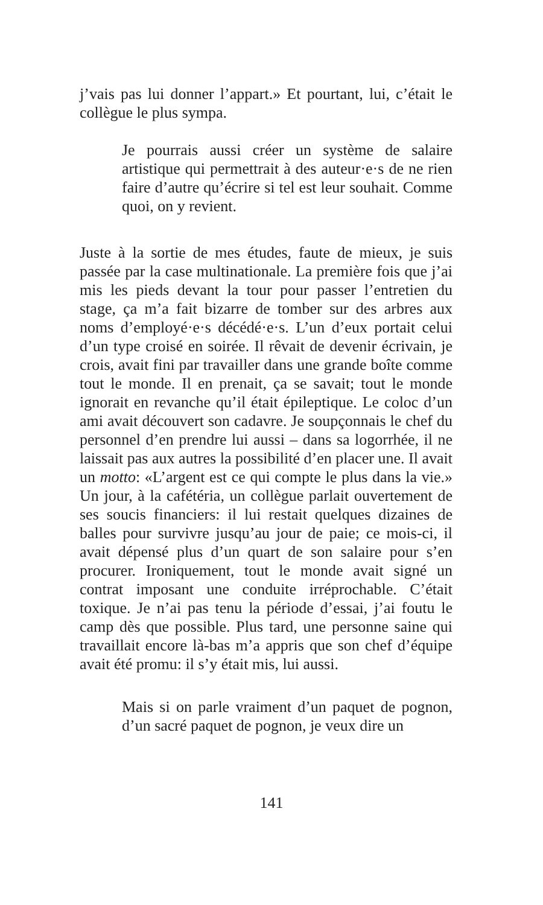j’vais pas lui donner l’appart.» Et pourtant, lui, c’était le collègue le plus sympa.
Je pourrais aussi créer un système de salaire artistique qui permettrait à des auteur·e·s de ne rien faire d’autre qu’écrire si tel est leur souhait. Comme quoi, on y revient.
Juste à la sortie de mes études, faute de mieux, je suis passée par la case multinationale. La première fois que j’ai mis les pieds devant la tour pour passer l’entretien du stage, ça m’a fait bizarre de tomber sur des arbres aux noms d’employé·e·s décédé·e·s. L’un d’eux portait celui d’un type croisé en soirée. Il rêvait de devenir écrivain, je crois, avait fini par travailler dans une grande boîte comme tout le monde. Il en prenait, ça se savait; tout le monde ignorait en revanche qu’il était épileptique. Le coloc d’un ami avait découvert son cadavre. Je soupçonnais le chef du personnel d’en prendre lui aussi – dans sa logorrhée, il ne laissait pas aux autres la possibilité d’en placer une. Il avait un motto: «L’argent est ce qui compte le plus dans la vie.» Un jour, à la cafétéria, un collègue parlait ouvertement de ses soucis financiers: il lui restait quelques dizaines de balles pour survivre jusqu’au jour de paie; ce mois-ci, il avait dépensé plus d’un quart de son salaire pour s’en procurer. Ironiquement, tout le monde avait signé un contrat imposant une conduite irréprochable. C’était toxique. Je n’ai pas tenu la période d’essai, j’ai foutu le camp dès que possible. Plus tard, une personne saine qui travaillait encore là-bas m’a appris que son chef d’équipe avait été promu: il s’y était mis, lui aussi.
Mais si on parle vraiment d’un paquet de pognon, d’un sacré paquet de pognon, je veux dire un
141